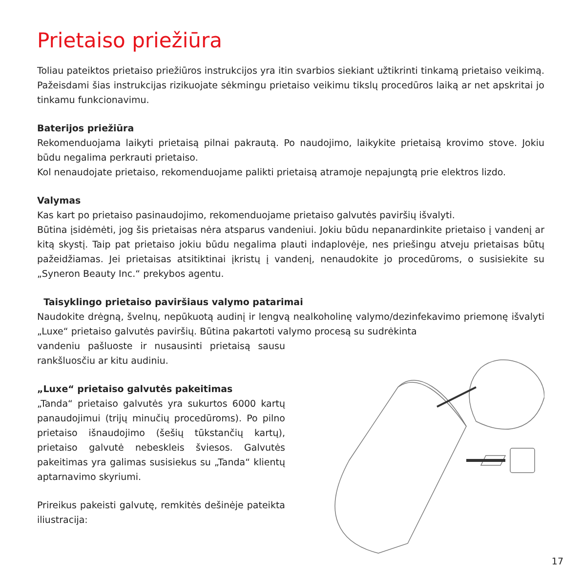Prietaiso priežiūra
Toliau pateiktos prietaiso priežiūros instrukcijos yra itin svarbios siekiant užtikrinti tinkamą prietaiso veikimą. Pažeisdami šias instrukcijas rizikuojate sėkmingu prietaiso veikimu tikslų procedūros laiką ar net apskritai jo tinkamu funkcionavimu.
Baterijos priežiūra
Rekomenduojama laikyti prietaisą pilnai pakrautą. Po naudojimo, laikykite prietaisą krovimo stove. Jokiu būdu negalima perkrauti prietaiso.
Kol nenaudojate prietaiso, rekomenduojame palikti prietaisą atramoje nepajungtą prie elektros lizdo.
Valymas
Kas kart po prietaiso pasinaudojimo, rekomenduojame prietaiso galvutės paviršių išvalyti.
Būtina įsidėmėti, jog šis prietaisas nėra atsparus vandeniui. Jokiu būdu nepanardinkite prietaiso į vandenį ar kitą skystį. Taip pat prietaiso jokiu būdu negalima plauti indaplovėje, nes priešingu atveju prietaisas būtų pažeidžiamas. Jei prietaisas atsitiktinai įkristų į vandenį, nenaudokite jo procedūroms, o susisiekite su „Syneron Beauty Inc.“ prekybos agentu.
Taisyklingo prietaiso paviršiaus valymo patarimai
Naudokite drėgną, švelnų, nepūkuotą audinį ir lengvą nealkoholinę valymo/dezinfekavimo priemonę išvalyti „Luxe“ prietaiso galvutės paviršių. Būtina pakartoti valymo procesą su sudrėkinta
vandeniu pašluoste ir nusausinti prietaisą sausu rankšluosčiu ar kitu audiniu.
„Luxe“ prietaiso galvutės pakeitimas
„Tanda“ prietaiso galvutės yra sukurtos 6000 kartų panaudojimui (trijų minučių procedūroms). Po pilno prietaiso išnaudojimo (šešių tūkstančių kartų), prietaiso galvutė nebeskleis šviesos. Galvutės pakeitimas yra galimas susisiekus su „Tanda“ klientų aptarnavimo skyriumi.
Prireikus pakeisti galvutę, remkitės dešinėje pateikta iliustracija:
17